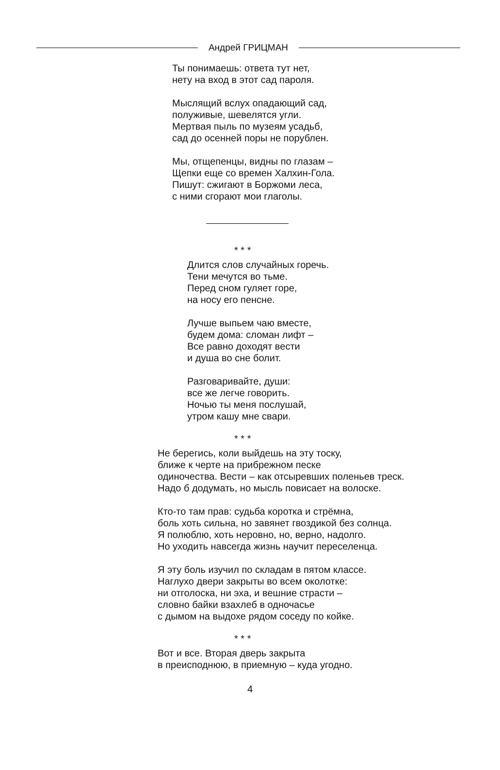Андрей ГРИЦМАН
Ты понимаешь: ответа тут нет,
нету на вход в этот сад пароля.
Мыслящий вслух опадающий сад,
полуживые, шевелятся угли.
Мертвая пыль по музеям усадьб,
сад до осенней поры не порублен.
Мы, отщепенцы, видны по глазам –
Щепки еще со времен Халхин-Гола.
Пишут: сжигают в Боржоми леса,
с ними сгорают мои глаголы.
* * *
Длится слов случайных горечь.
Тени мечутся во тьме.
Перед сном гуляет горе,
на носу его пенсне.
Лучше выпьем чаю вместе,
будем дома: сломан лифт –
Все равно доходят вести
и душа во сне болит.
Разговаривайте, души:
все же легче говорить.
Ночью ты меня послушай,
утром кашу мне свари.
* * *
Не берегись, коли выйдешь на эту тоску,
ближе к черте на прибрежном песке
одиночества. Вести – как отсыревших поленьев треск.
Надо б додумать, но мысль повисает на волоске.
Кто-то там прав: судьба коротка и стрёмна,
боль хоть сильна, но завянет гвоздикой без солнца.
Я полюблю, хоть неровно, но, верно, надолго.
Но уходить навсегда жизнь научит переселенца.
Я эту боль изучил по складам в пятом классе.
Наглухо двери закрыты во всем околотке:
ни отголоска, ни эха, и вешние страсти –
словно байки взахлеб в одночасье
с дымом на выдохе рядом соседу по койке.
* * *
Вот и все. Вторая дверь закрыта
в преисподнюю, в приемную – куда угодно.
4